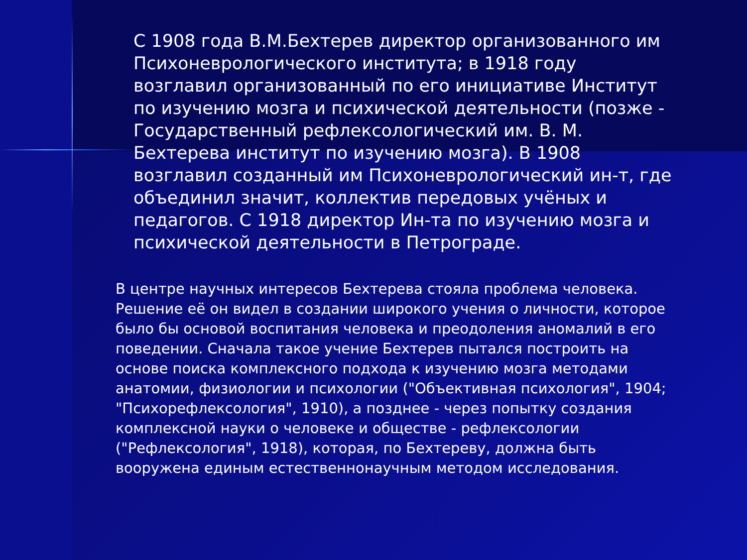С 1908 года В.М.Бехтерев директор организованного им Психоневрологического института; в 1918 году возглавил организованный по его инициативе Институт по изучению мозга и психической деятельности (позже - Государственный рефлексологический им. В. М. Бехтерева институт по изучению мозга). В 1908 возглавил созданный им Психоневрологический ин-т, где объединил значит, коллектив передовых учёных и педагогов. С 1918 директор Ин-та по изучению мозга и психической деятельности в Петрограде.
В центре научных интересов Бехтерева стояла проблема человека. Решение её он видел в создании широкого учения о личности, которое было бы основой воспитания человека и преодоления аномалий в его поведении. Сначала такое учение Бехтерев пытался построить на основе поиска комплексного подхода к изучению мозга методами анатомии, физиологии и психологии ("Объективная психология", 1904; "Психорефлексология", 1910), а позднее - через попытку создания комплексной науки о человеке и обществе - рефлексологии ("Рефлексология", 1918), которая, по Бехтереву, должна быть вооружена единым естественнонаучным методом исследования.